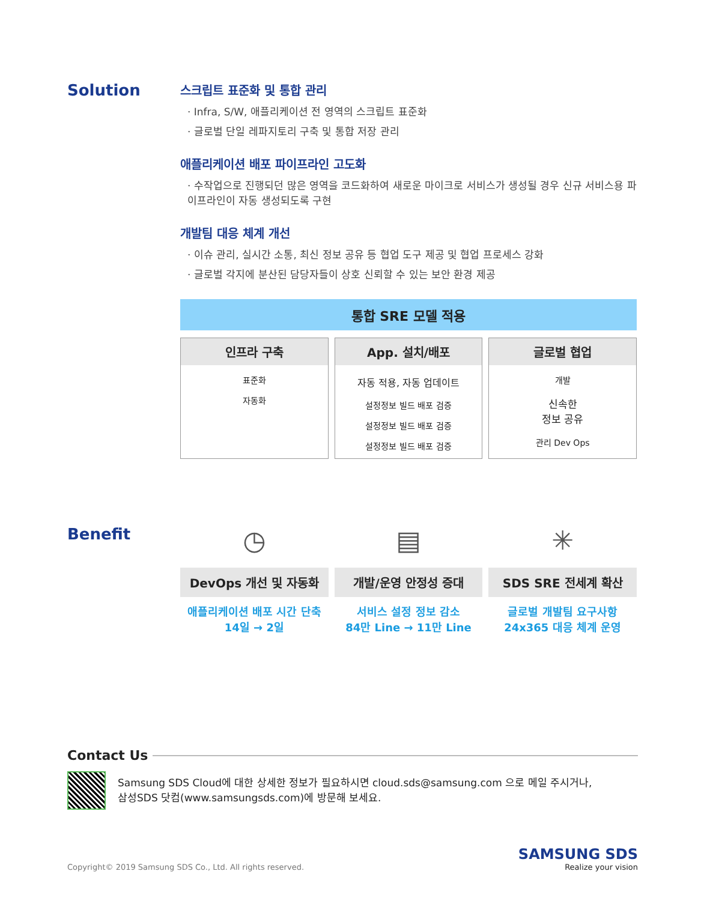Solution
스크립트 표준화 및 통합 관리
· Infra, S/W, 애플리케이션 전 영역의 스크립트 표준화
· 글로벌 단일 레파지토리 구축 및 통합 저장 관리
애플리케이션 배포 파이프라인 고도화
· 수작업으로 진행되던 많은 영역을 코드화하여 새로운 마이크로 서비스가 생성될 경우 신규 서비스용 파이프라인이 자동 생성되도록 구현
개발팀 대응 체계 개선
· 이슈 관리, 실시간 소통, 최신 정보 공유 등 협업 도구 제공 및 협업 프로세스 강화
· 글로벌 각지에 분산된 담당자들이 상호 신뢰할 수 있는 보안 환경 제공
통합 SRE 모델 적용
인프라 구축
표준화
자동화
App. 설치/배포
자동 적용, 자동 업데이트
설정정보 빌드 배포 검증
설정정보 빌드 배포 검증
설정정보 빌드 배포 검증
글로벌 협업
개발
신속한
정보 공유
관리 Dev Ops
Benefit
◷
DevOps 개선 및 자동화
애플리케이션 배포 시간 단축
14일 → 2일
▤
개발/운영 안정성 증대
서비스 설정 정보 감소
84만 Line → 11만 Line
✳
SDS SRE 전세계 확산
글로벌 개발팀 요구사항
24x365 대응 체계 운영
Contact Us
Samsung SDS Cloud에 대한 상세한 정보가 필요하시면 cloud.sds@samsung.com 으로 메일 주시거나,
삼성SDS 닷컴(www.samsungsds.com)에 방문해 보세요.
Copyright© 2019 Samsung SDS Co., Ltd. All rights reserved.
SAMSUNG SDS
Realize your vision